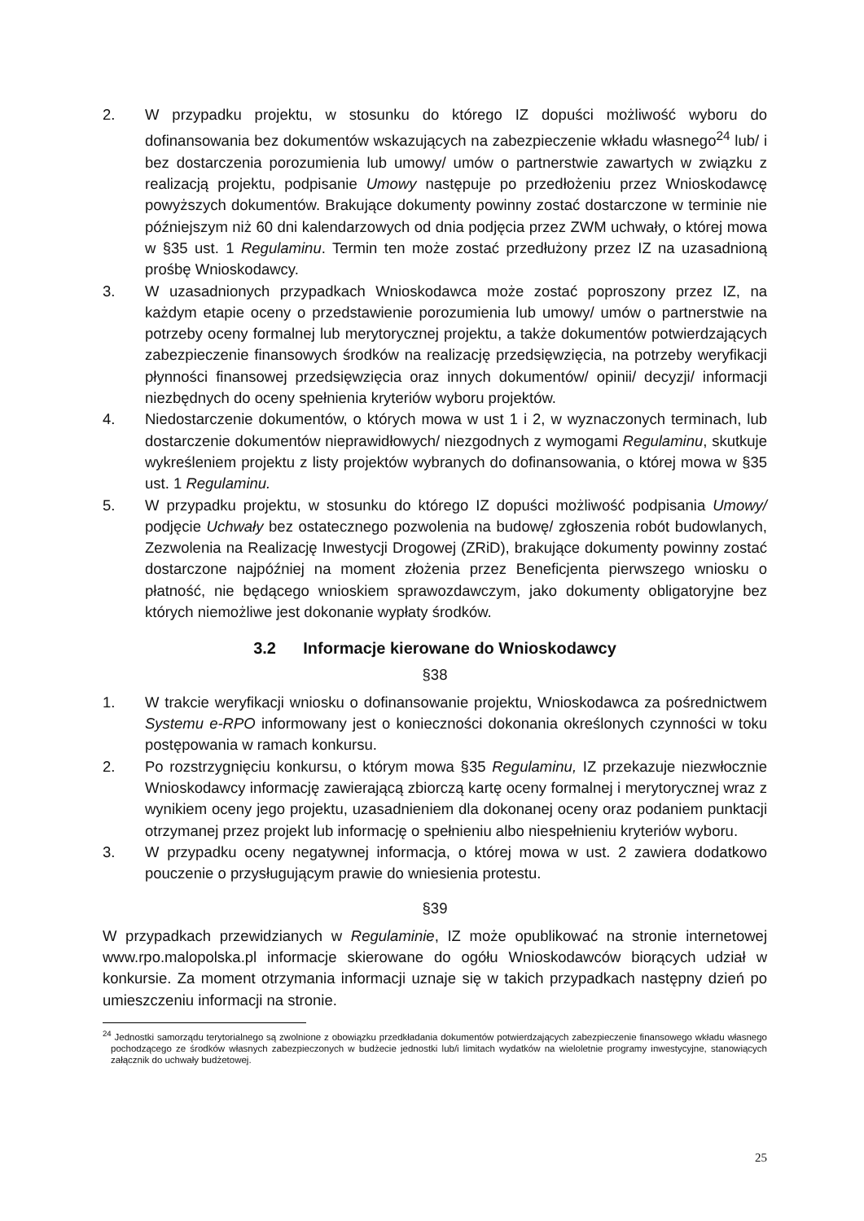2. W przypadku projektu, w stosunku do którego IZ dopuści możliwość wyboru do dofinansowania bez dokumentów wskazujących na zabezpieczenie wkładu własnego<sup>24</sup> lub/ i bez dostarczenia porozumienia lub umowy/ umów o partnerstwie zawartych w związku z realizacją projektu, podpisanie Umowy następuje po przedłożeniu przez Wnioskodawcę powyższych dokumentów. Brakujące dokumenty powinny zostać dostarczone w terminie nie późniejszym niż 60 dni kalendarzowych od dnia podjęcia przez ZWM uchwały, o której mowa w §35 ust. 1 Regulaminu. Termin ten może zostać przedłużony przez IZ na uzasadnioną prośbę Wnioskodawcy.
3. W uzasadnionych przypadkach Wnioskodawca może zostać poproszony przez IZ, na każdym etapie oceny o przedstawienie porozumienia lub umowy/ umów o partnerstwie na potrzeby oceny formalnej lub merytorycznej projektu, a także dokumentów potwierdzających zabezpieczenie finansowych środków na realizację przedsięwzięcia, na potrzeby weryfikacji płynności finansowej przedsięwzięcia oraz innych dokumentów/ opinii/ decyzji/ informacji niezbędnych do oceny spełnienia kryteriów wyboru projektów.
4. Niedostarczenie dokumentów, o których mowa w ust 1 i 2, w wyznaczonych terminach, lub dostarczenie dokumentów nieprawidłowych/ niezgodnych z wymogami Regulaminu, skutkuje wykreśleniem projektu z listy projektów wybranych do dofinansowania, o której mowa w §35 ust. 1 Regulaminu.
5. W przypadku projektu, w stosunku do którego IZ dopuści możliwość podpisania Umowy/ podjęcie Uchwały bez ostatecznego pozwolenia na budowę/ zgłoszenia robót budowlanych, Zezwolenia na Realizację Inwestycji Drogowej (ZRiD), brakujące dokumenty powinny zostać dostarczone najpóźniej na moment złożenia przez Beneficjenta pierwszego wniosku o płatność, nie będącego wnioskiem sprawozdawczym, jako dokumenty obligatoryjne bez których niemożliwe jest dokonanie wypłaty środków.
3.2 Informacje kierowane do Wnioskodawcy
§38
1. W trakcie weryfikacji wniosku o dofinansowanie projektu, Wnioskodawca za pośrednictwem Systemu e-RPO informowany jest o konieczności dokonania określonych czynności w toku postępowania w ramach konkursu.
2. Po rozstrzygnięciu konkursu, o którym mowa §35 Regulaminu, IZ przekazuje niezwłocznie Wnioskodawcy informację zawierającą zbiorczą kartę oceny formalnej i merytorycznej wraz z wynikiem oceny jego projektu, uzasadnieniem dla dokonanej oceny oraz podaniem punktacji otrzymanej przez projekt lub informację o spełnieniu albo niespełnieniu kryteriów wyboru.
3. W przypadku oceny negatywnej informacja, o której mowa w ust. 2 zawiera dodatkowo pouczenie o przysługującym prawie do wniesienia protestu.
§39
W przypadkach przewidzianych w Regulaminie, IZ może opublikować na stronie internetowej www.rpo.malopolska.pl informacje skierowane do ogółu Wnioskodawców biorących udział w konkursie. Za moment otrzymania informacji uznaje się w takich przypadkach następny dzień po umieszczeniu informacji na stronie.
<sup>24</sup> Jednostki samorządu terytorialnego są zwolnione z obowiązku przedkładania dokumentów potwierdzających zabezpieczenie finansowego wkładu własnego pochodzącego ze środków własnych zabezpieczonych w budżecie jednostki lub/i limitach wydatków na wieloletnie programy inwestycyjne, stanowiących załącznik do uchwały budżetowej.
25